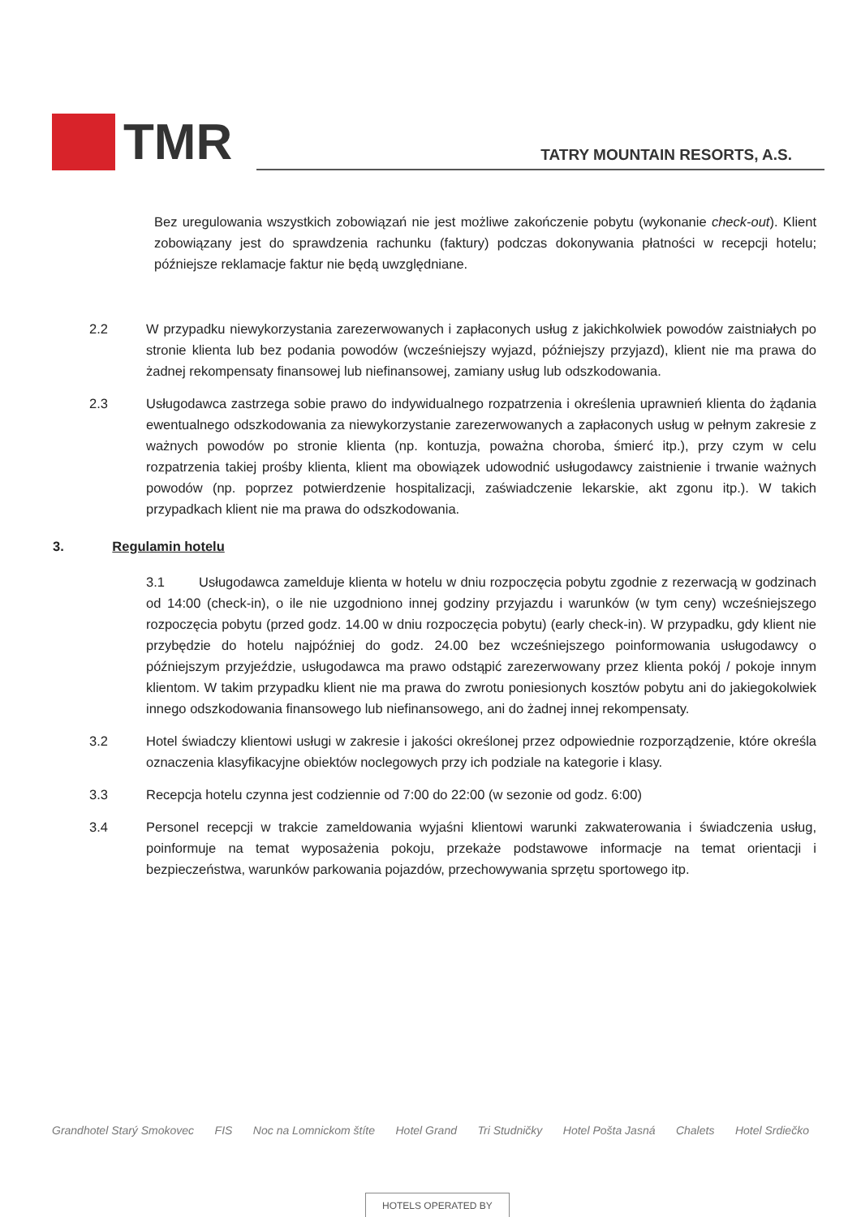TMR
TATRY MOUNTAIN RESORTS, A.S.
Bez uregulowania wszystkich zobowiązań nie jest możliwe zakończenie pobytu (wykonanie check-out). Klient zobowiązany jest do sprawdzenia rachunku (faktury) podczas dokonywania płatności w recepcji hotelu; późniejsze reklamacje faktur nie będą uwzględniane.
2.2 W przypadku niewykorzystania zarezerwowanych i zapłaconych usług z jakichkolwiek powodów zaistniałych po stronie klienta lub bez podania powodów (wcześniejszy wyjazd, późniejszy przyjazd), klient nie ma prawa do żadnej rekompensaty finansowej lub niefinansowej, zamiany usług lub odszkodowania.
2.3 Usługodawca zastrzega sobie prawo do indywidualnego rozpatrzenia i określenia uprawnień klienta do żądania ewentualnego odszkodowania za niewykorzystanie zarezerwowanych a zapłaconych usług w pełnym zakresie z ważnych powodów po stronie klienta (np. kontuzja, poważna choroba, śmierć itp.), przy czym w celu rozpatrzenia takiej prośby klienta, klient ma obowiązek udowodnić usługodawcy zaistnienie i trwanie ważnych powodów (np. poprzez potwierdzenie hospitalizacji, zaświadczenie lekarskie, akt zgonu itp.). W takich przypadkach klient nie ma prawa do odszkodowania.
3. Regulamin hotelu
3.1 Usługodawca zamelduje klienta w hotelu w dniu rozpoczęcia pobytu zgodnie z rezerwacją w godzinach od 14:00 (check-in), o ile nie uzgodniono innej godziny przyjazdu i warunków (w tym ceny) wcześniejszego rozpoczęcia pobytu (przed godz. 14.00 w dniu rozpoczęcia pobytu) (early check-in). W przypadku, gdy klient nie przybędzie do hotelu najpóźniej do godz. 24.00 bez wcześniejszego poinformowania usługodawcy o późniejszym przyjeździe, usługodawca ma prawo odstąpić zarezerwowany przez klienta pokój / pokoje innym klientom. W takim przypadku klient nie ma prawa do zwrotu poniesionych kosztów pobytu ani do jakiegokolwiek innego odszkodowania finansowego lub niefinansowego, ani do żadnej innej rekompensaty.
3.2 Hotel świadczy klientowi usługi w zakresie i jakości określonej przez odpowiednie rozporządzenie, które określa oznaczenia klasyfikacyjne obiektów noclegowych przy ich podziale na kategorie i klasy.
3.3 Recepcja hotelu czynna jest codziennie od 7:00 do 22:00 (w sezonie od godz. 6:00)
3.4 Personel recepcji w trakcie zameldowania wyjaśni klientowi warunki zakwaterowania i świadczenia usług, poinformuje na temat wyposażenia pokoju, przekaże podstawowe informacje na temat orientacji i bezpieczeństwa, warunków parkowania pojazdów, przechowywania sprzętu sportowego itp.
Grandhotel Starý Smokovec FIS Noc na Lomnickom štíte Hotel Grand Tri Studničky Hotel Pošta Jasná Chalets Hotel Srdiečko
HOTELS OPERATED BY